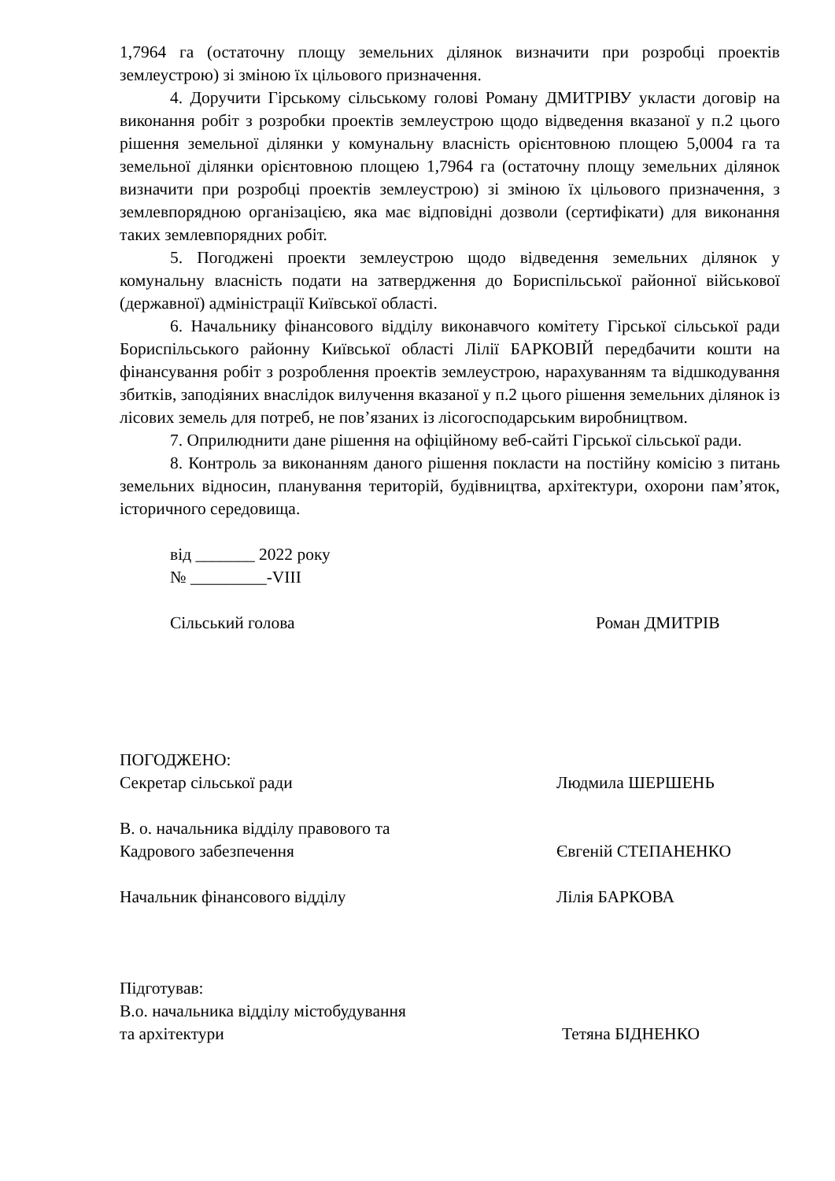1,7964 га (остаточну площу земельних ділянок визначити при розробці проектів землеустрою) зі зміною їх цільового призначення.
4. Доручити Гірському сільському голові Роману ДМИТРІВУ укласти договір на виконання робіт з розробки проектів землеустрою щодо відведення вказаної у п.2 цього рішення земельної ділянки у комунальну власність орієнтовною площею 5,0004 га та земельної ділянки орієнтовною площею 1,7964 га (остаточну площу земельних ділянок визначити при розробці проектів землеустрою) зі зміною їх цільового призначення, з землевпорядною організацією, яка має відповідні дозволи (сертифікати) для виконання таких землевпорядних робіт.
5. Погоджені проекти землеустрою щодо відведення земельних ділянок у комунальну власність подати на затвердження до Бориспільської районної військової (державної) адміністрації Київської області.
6. Начальнику фінансового відділу виконавчого комітету Гірської сільської ради Бориспільського районну Київської області Лілії БАРКОВІЙ передбачити кошти на фінансування робіт з розроблення проектів землеустрою, нарахуванням та відшкодування збитків, заподіяних внаслідок вилучення вказаної у п.2 цього рішення земельних ділянок із лісових земель для потреб, не пов’язаних із лісогосподарським виробництвом.
7. Оприлюднити дане рішення на офіційному веб-сайті Гірської сільської ради.
8. Контроль за виконанням даного рішення покласти на постійну комісію з питань земельних відносин, планування територій, будівництва, архітектури, охорони пам’яток, історичного середовища.
від _______ 2022 року
№ _________-VIII
Сільський голова Роман ДМИТРІВ
ПОГОДЖЕНО:
Секретар сільської ради Людмила ШЕРШЕНЬ
В. о. начальника відділу правового та
Кадрового забезпечення
Євгеній СТЕПАНЕНКО
Начальник фінансового відділу Лілія БАРКОВА
Підготував:
В.о. начальника відділу містобудування
та архітектури
Тетяна БІДНЕНКО